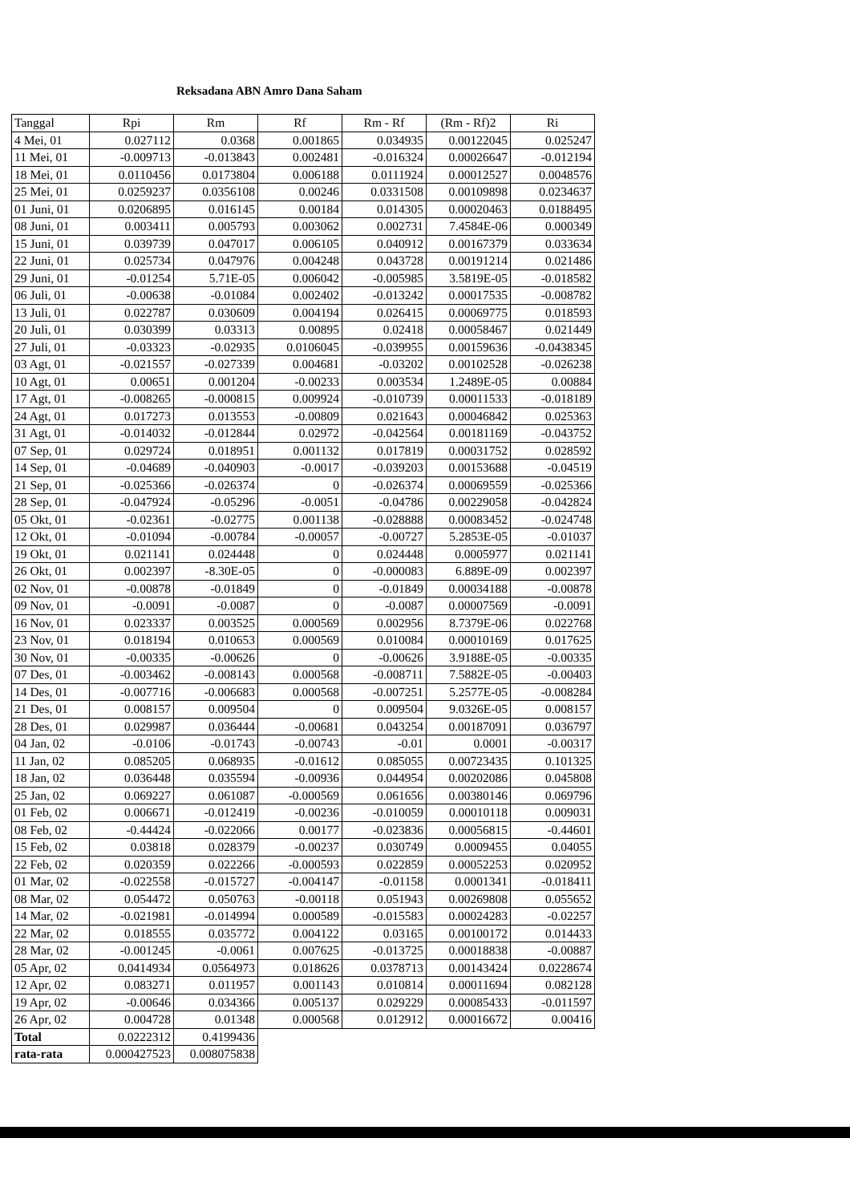Reksadana ABN Amro Dana Saham
| Tanggal | Rpi | Rm | Rf | Rm - Rf | (Rm - Rf)2 | Ri |
| --- | --- | --- | --- | --- | --- | --- |
| 4 Mei, 01 | 0.027112 | 0.0368 | 0.001865 | 0.034935 | 0.00122045 | 0.025247 |
| 11 Mei, 01 | -0.009713 | -0.013843 | 0.002481 | -0.016324 | 0.00026647 | -0.012194 |
| 18 Mei, 01 | 0.0110456 | 0.0173804 | 0.006188 | 0.0111924 | 0.00012527 | 0.0048576 |
| 25 Mei, 01 | 0.0259237 | 0.0356108 | 0.00246 | 0.0331508 | 0.00109898 | 0.0234637 |
| 01 Juni, 01 | 0.0206895 | 0.016145 | 0.00184 | 0.014305 | 0.00020463 | 0.0188495 |
| 08 Juni, 01 | 0.003411 | 0.005793 | 0.003062 | 0.002731 | 7.4584E-06 | 0.000349 |
| 15 Juni, 01 | 0.039739 | 0.047017 | 0.006105 | 0.040912 | 0.00167379 | 0.033634 |
| 22 Juni, 01 | 0.025734 | 0.047976 | 0.004248 | 0.043728 | 0.00191214 | 0.021486 |
| 29 Juni, 01 | -0.01254 | 5.71E-05 | 0.006042 | -0.005985 | 3.5819E-05 | -0.018582 |
| 06 Juli, 01 | -0.00638 | -0.01084 | 0.002402 | -0.013242 | 0.00017535 | -0.008782 |
| 13 Juli, 01 | 0.022787 | 0.030609 | 0.004194 | 0.026415 | 0.00069775 | 0.018593 |
| 20 Juli, 01 | 0.030399 | 0.03313 | 0.00895 | 0.02418 | 0.00058467 | 0.021449 |
| 27 Juli, 01 | -0.03323 | -0.02935 | 0.0106045 | -0.039955 | 0.00159636 | -0.0438345 |
| 03 Agt, 01 | -0.021557 | -0.027339 | 0.004681 | -0.03202 | 0.00102528 | -0.026238 |
| 10 Agt, 01 | 0.00651 | 0.001204 | -0.00233 | 0.003534 | 1.2489E-05 | 0.00884 |
| 17 Agt, 01 | -0.008265 | -0.000815 | 0.009924 | -0.010739 | 0.00011533 | -0.018189 |
| 24 Agt, 01 | 0.017273 | 0.013553 | -0.00809 | 0.021643 | 0.00046842 | 0.025363 |
| 31 Agt, 01 | -0.014032 | -0.012844 | 0.02972 | -0.042564 | 0.00181169 | -0.043752 |
| 07 Sep, 01 | 0.029724 | 0.018951 | 0.001132 | 0.017819 | 0.00031752 | 0.028592 |
| 14 Sep, 01 | -0.04689 | -0.040903 | -0.0017 | -0.039203 | 0.00153688 | -0.04519 |
| 21 Sep, 01 | -0.025366 | -0.026374 | 0 | -0.026374 | 0.00069559 | -0.025366 |
| 28 Sep, 01 | -0.047924 | -0.05296 | -0.0051 | -0.04786 | 0.00229058 | -0.042824 |
| 05 Okt, 01 | -0.02361 | -0.02775 | 0.001138 | -0.028888 | 0.00083452 | -0.024748 |
| 12 Okt, 01 | -0.01094 | -0.00784 | -0.00057 | -0.00727 | 5.2853E-05 | -0.01037 |
| 19 Okt, 01 | 0.021141 | 0.024448 | 0 | 0.024448 | 0.0005977 | 0.021141 |
| 26 Okt, 01 | 0.002397 | -8.30E-05 | 0 | -0.000083 | 6.889E-09 | 0.002397 |
| 02 Nov, 01 | -0.00878 | -0.01849 | 0 | -0.01849 | 0.00034188 | -0.00878 |
| 09 Nov, 01 | -0.0091 | -0.0087 | 0 | -0.0087 | 0.00007569 | -0.0091 |
| 16 Nov, 01 | 0.023337 | 0.003525 | 0.000569 | 0.002956 | 8.7379E-06 | 0.022768 |
| 23 Nov, 01 | 0.018194 | 0.010653 | 0.000569 | 0.010084 | 0.00010169 | 0.017625 |
| 30 Nov, 01 | -0.00335 | -0.00626 | 0 | -0.00626 | 3.9188E-05 | -0.00335 |
| 07 Des, 01 | -0.003462 | -0.008143 | 0.000568 | -0.008711 | 7.5882E-05 | -0.00403 |
| 14 Des, 01 | -0.007716 | -0.006683 | 0.000568 | -0.007251 | 5.2577E-05 | -0.008284 |
| 21 Des, 01 | 0.008157 | 0.009504 | 0 | 0.009504 | 9.0326E-05 | 0.008157 |
| 28 Des, 01 | 0.029987 | 0.036444 | -0.00681 | 0.043254 | 0.00187091 | 0.036797 |
| 04 Jan, 02 | -0.0106 | -0.01743 | -0.00743 | -0.01 | 0.0001 | -0.00317 |
| 11 Jan, 02 | 0.085205 | 0.068935 | -0.01612 | 0.085055 | 0.00723435 | 0.101325 |
| 18 Jan, 02 | 0.036448 | 0.035594 | -0.00936 | 0.044954 | 0.00202086 | 0.045808 |
| 25 Jan, 02 | 0.069227 | 0.061087 | -0.000569 | 0.061656 | 0.00380146 | 0.069796 |
| 01 Feb, 02 | 0.006671 | -0.012419 | -0.00236 | -0.010059 | 0.00010118 | 0.009031 |
| 08 Feb, 02 | -0.44424 | -0.022066 | 0.00177 | -0.023836 | 0.00056815 | -0.44601 |
| 15 Feb, 02 | 0.03818 | 0.028379 | -0.00237 | 0.030749 | 0.0009455 | 0.04055 |
| 22 Feb, 02 | 0.020359 | 0.022266 | -0.000593 | 0.022859 | 0.00052253 | 0.020952 |
| 01 Mar, 02 | -0.022558 | -0.015727 | -0.004147 | -0.01158 | 0.0001341 | -0.018411 |
| 08 Mar, 02 | 0.054472 | 0.050763 | -0.00118 | 0.051943 | 0.00269808 | 0.055652 |
| 14 Mar, 02 | -0.021981 | -0.014994 | 0.000589 | -0.015583 | 0.00024283 | -0.02257 |
| 22 Mar, 02 | 0.018555 | 0.035772 | 0.004122 | 0.03165 | 0.00100172 | 0.014433 |
| 28 Mar, 02 | -0.001245 | -0.0061 | 0.007625 | -0.013725 | 0.00018838 | -0.00887 |
| 05 Apr, 02 | 0.0414934 | 0.0564973 | 0.018626 | 0.0378713 | 0.00143424 | 0.0228674 |
| 12 Apr, 02 | 0.083271 | 0.011957 | 0.001143 | 0.010814 | 0.00011694 | 0.082128 |
| 19 Apr, 02 | -0.00646 | 0.034366 | 0.005137 | 0.029229 | 0.00085433 | -0.011597 |
| 26 Apr, 02 | 0.004728 | 0.01348 | 0.000568 | 0.012912 | 0.00016672 | 0.00416 |
| Total | 0.0222312 | 0.4199436 | | | | |
| rata-rata | 0.000427523 | 0.008075838 | | | | |